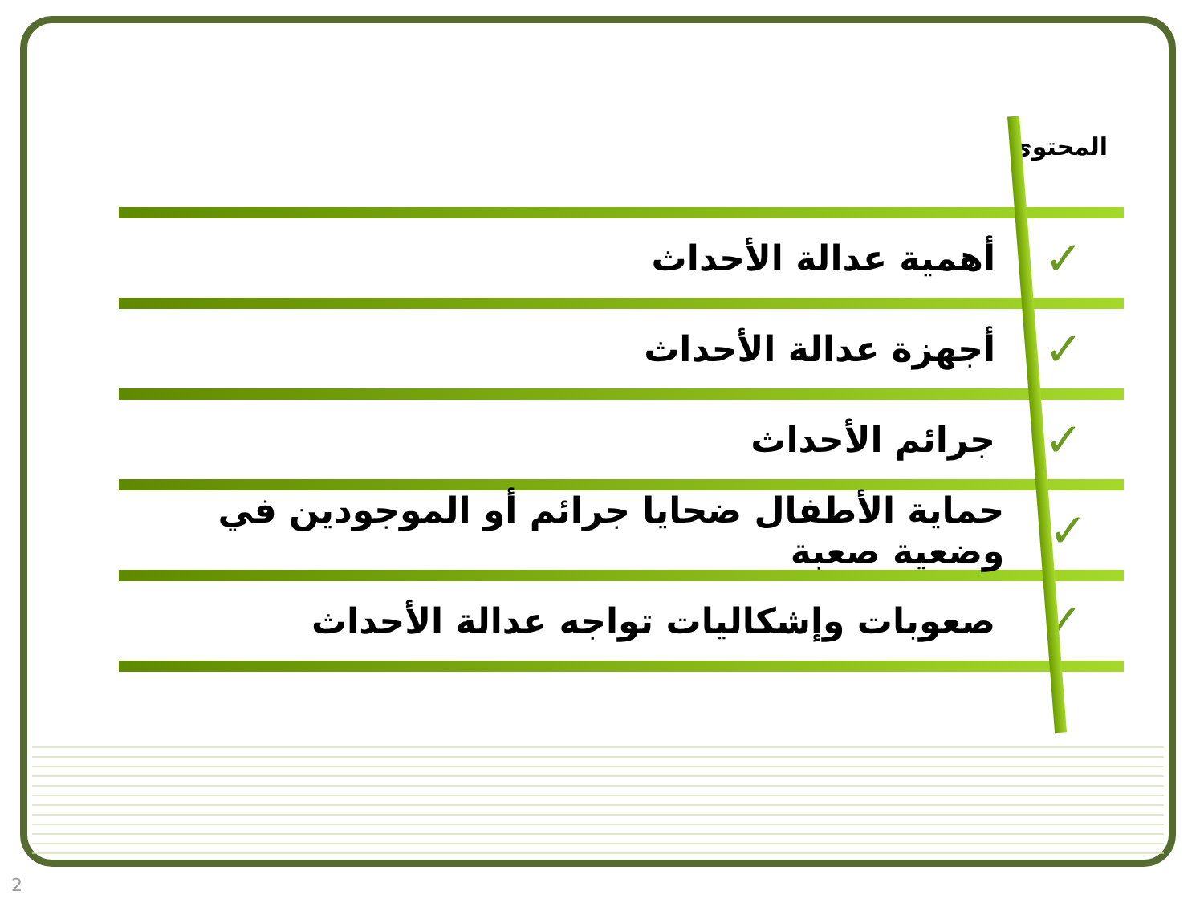المحتوى
✓ أهمية عدالة الأحداث
✓ أجهزة عدالة الأحداث
✓ جرائم الأحداث
✓ حماية الأطفال ضحايا جرائم أو الموجودين في وضعية صعبة
✓ صعوبات وإشكاليات تواجه عدالة الأحداث
2